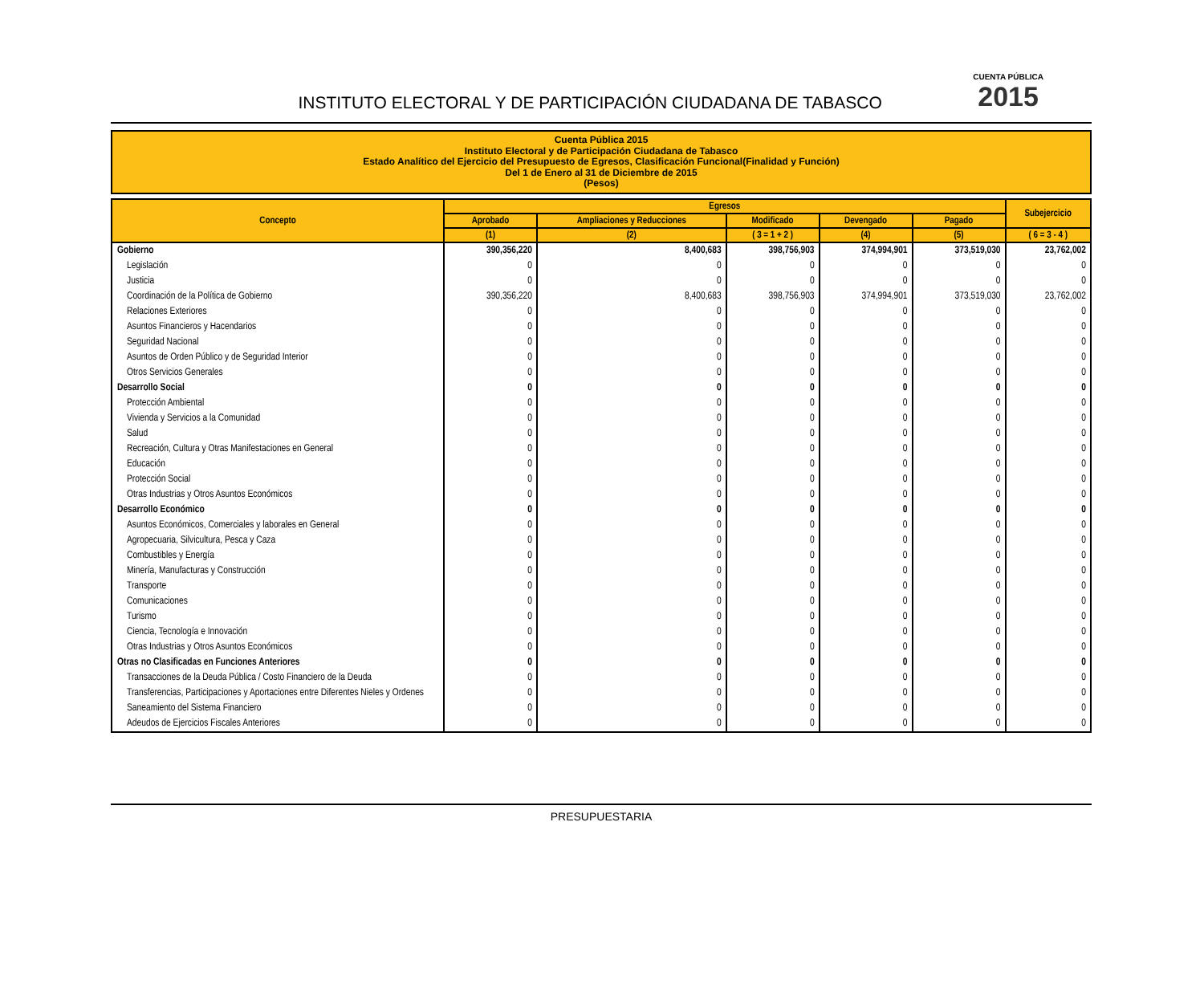INSTITUTO ELECTORAL Y DE PARTICIPACIÓN CIUDADANA DE TABASCO
CUENTA PÚBLICA
2015
Cuenta Pública 2015
Instituto Electoral y de Participación Ciudadana de Tabasco
Estado Analítico del Ejercicio del Presupuesto de Egresos, Clasificación Funcional(Finalidad y Función)
Del 1 de Enero al 31 de Diciembre de 2015
(Pesos)
| Concepto | Egresos | | | | | Subejercicio |
| --- | --- | --- | --- | --- | --- | --- |
| | Aprobado | Ampliaciones y Reducciones | Modificado | Devengado | Pagado | |
| | (1) | (2) | ( 3 = 1 + 2 ) | (4) | (5) | ( 6 = 3 - 4 ) |
| Gobierno | 390,356,220 | 8,400,683 | 398,756,903 | 374,994,901 | 373,519,030 | 23,762,002 |
| Legislación | 0 | 0 | 0 | 0 | 0 | 0 |
| Justicia | 0 | 0 | 0 | 0 | 0 | 0 |
| Coordinación de la Política de Gobierno | 390,356,220 | 8,400,683 | 398,756,903 | 374,994,901 | 373,519,030 | 23,762,002 |
| Relaciones Exteriores | 0 | 0 | 0 | 0 | 0 | 0 |
| Asuntos Financieros y Hacendarios | 0 | 0 | 0 | 0 | 0 | 0 |
| Seguridad Nacional | 0 | 0 | 0 | 0 | 0 | 0 |
| Asuntos de Orden Público y de Seguridad Interior | 0 | 0 | 0 | 0 | 0 | 0 |
| Otros Servicios Generales | 0 | 0 | 0 | 0 | 0 | 0 |
| Desarrollo Social | 0 | 0 | 0 | 0 | 0 | 0 |
| Protección Ambiental | 0 | 0 | 0 | 0 | 0 | 0 |
| Vivienda y Servicios a la Comunidad | 0 | 0 | 0 | 0 | 0 | 0 |
| Salud | 0 | 0 | 0 | 0 | 0 | 0 |
| Recreación, Cultura y Otras Manifestaciones en General | 0 | 0 | 0 | 0 | 0 | 0 |
| Educación | 0 | 0 | 0 | 0 | 0 | 0 |
| Protección Social | 0 | 0 | 0 | 0 | 0 | 0 |
| Otras Industrias y Otros Asuntos Económicos | 0 | 0 | 0 | 0 | 0 | 0 |
| Desarrollo Económico | 0 | 0 | 0 | 0 | 0 | 0 |
| Asuntos Económicos, Comerciales y laborales en General | 0 | 0 | 0 | 0 | 0 | 0 |
| Agropecuaria, Silvicultura, Pesca y Caza | 0 | 0 | 0 | 0 | 0 | 0 |
| Combustibles y Energía | 0 | 0 | 0 | 0 | 0 | 0 |
| Minería, Manufacturas y Construcción | 0 | 0 | 0 | 0 | 0 | 0 |
| Transporte | 0 | 0 | 0 | 0 | 0 | 0 |
| Comunicaciones | 0 | 0 | 0 | 0 | 0 | 0 |
| Turismo | 0 | 0 | 0 | 0 | 0 | 0 |
| Ciencia, Tecnología e Innovación | 0 | 0 | 0 | 0 | 0 | 0 |
| Otras Industrias y Otros Asuntos Económicos | 0 | 0 | 0 | 0 | 0 | 0 |
| Otras no Clasificadas en Funciones Anteriores | 0 | 0 | 0 | 0 | 0 | 0 |
| Transacciones de la Deuda Pública / Costo Financiero de la Deuda | 0 | 0 | 0 | 0 | 0 | 0 |
| Transferencias, Participaciones y Aportaciones entre Diferentes Nieles y Ordenes | 0 | 0 | 0 | 0 | 0 | 0 |
| Saneamiento del Sistema Financiero | 0 | 0 | 0 | 0 | 0 | 0 |
| Adeudos de Ejercicios Fiscales Anteriores | 0 | 0 | 0 | 0 | 0 | 0 |
PRESUPUESTARIA